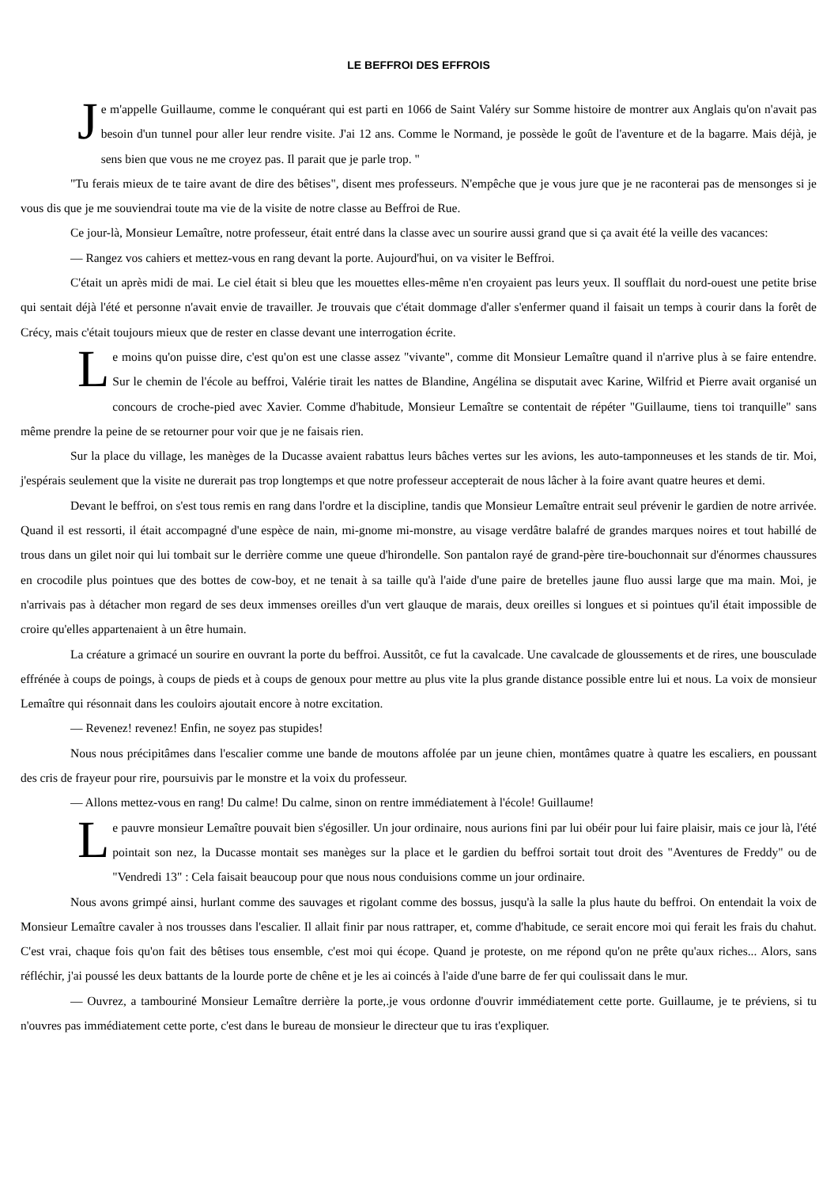LE BEFFROI DES EFFROIS
Je m'appelle Guillaume, comme le conquérant qui est parti en 1066 de Saint Valéry sur Somme histoire de montrer aux Anglais qu'on n'avait pas besoin d'un tunnel pour aller leur rendre visite. J'ai 12 ans. Comme le Normand, je possède le goût de l'aventure et de la bagarre. Mais déjà, je sens bien que vous ne me croyez pas. Il parait que je parle trop. "
"Tu ferais mieux de te taire avant de dire des bêtises", disent mes professeurs. N'empêche que je vous jure que je ne raconterai pas de mensonges si je vous dis que je me souviendrai toute ma vie de la visite de notre classe au Beffroi de Rue.
Ce jour-là, Monsieur Lemaître, notre professeur, était entré dans la classe avec un sourire aussi grand que si ça avait été la veille des vacances:
— Rangez vos cahiers et mettez-vous en rang devant la porte. Aujourd'hui, on va visiter le Beffroi.
C'était un après midi de mai. Le ciel était si bleu que les mouettes elles-même n'en croyaient pas leurs yeux. Il soufflait du nord-ouest une petite brise qui sentait déjà l'été et personne n'avait envie de travailler. Je trouvais que c'était dommage d'aller s'enfermer quand il faisait un temps à courir dans la forêt de Crécy, mais c'était toujours mieux que de rester en classe devant une interrogation écrite.
Le moins qu'on puisse dire, c'est qu'on est une classe assez "vivante", comme dit Monsieur Lemaître quand il n'arrive plus à se faire entendre. Sur le chemin de l'école au beffroi, Valérie tirait les nattes de Blandine, Angélina se disputait avec Karine, Wilfrid et Pierre avait organisé un concours de croche-pied avec Xavier. Comme d'habitude, Monsieur Lemaître se contentait de répéter "Guillaume, tiens toi tranquille" sans même prendre la peine de se retourner pour voir que je ne faisais rien.
Sur la place du village, les manèges de la Ducasse avaient rabattus leurs bâches vertes sur les avions, les auto-tamponneuses et les stands de tir. Moi, j'espérais seulement que la visite ne durerait pas trop longtemps et que notre professeur accepterait de nous lâcher à la foire avant quatre heures et demi.
Devant le beffroi, on s'est tous remis en rang dans l'ordre et la discipline, tandis que Monsieur Lemaître entrait seul prévenir le gardien de notre arrivée. Quand il est ressorti, il était accompagné d'une espèce de nain, mi-gnome mi-monstre, au visage verdâtre balafré de grandes marques noires et tout habillé de trous dans un gilet noir qui lui tombait sur le derrière comme une queue d'hirondelle. Son pantalon rayé de grand-père tire-bouchonnait sur d'énormes chaussures en crocodile plus pointues que des bottes de cow-boy, et ne tenait à sa taille qu'à l'aide d'une paire de bretelles jaune fluo aussi large que ma main. Moi, je n'arrivais pas à détacher mon regard de ses deux immenses oreilles d'un vert glauque de marais, deux oreilles si longues et si pointues qu'il était impossible de croire qu'elles appartenaient à un être humain.
La créature a grimacé un sourire en ouvrant la porte du beffroi. Aussitôt, ce fut la cavalcade. Une cavalcade de gloussements et de rires, une bousculade effrénée à coups de poings, à coups de pieds et à coups de genoux pour mettre au plus vite la plus grande distance possible entre lui et nous. La voix de monsieur Lemaître qui résonnait dans les couloirs ajoutait encore à notre excitation.
— Revenez! revenez! Enfin, ne soyez pas stupides!
Nous nous précipitâmes dans l'escalier comme une bande de moutons affolée par un jeune chien, montâmes quatre à quatre les escaliers, en poussant des cris de frayeur pour rire, poursuivis par le monstre et la voix du professeur.
— Allons mettez-vous en rang! Du calme! Du calme, sinon on rentre immédiatement à l'école! Guillaume!
Le pauvre monsieur Lemaître pouvait bien s'égosiller. Un jour ordinaire, nous aurions fini par lui obéir pour lui faire plaisir, mais ce jour là, l'été pointait son nez, la Ducasse montait ses manèges sur la place et le gardien du beffroi sortait tout droit des "Aventures de Freddy" ou de "Vendredi 13" : Cela faisait beaucoup pour que nous nous conduisions comme un jour ordinaire.
Nous avons grimpé ainsi, hurlant comme des sauvages et rigolant comme des bossus, jusqu'à la salle la plus haute du beffroi. On entendait la voix de Monsieur Lemaître cavaler à nos trousses dans l'escalier. Il allait finir par nous rattraper, et, comme d'habitude, ce serait encore moi qui ferait les frais du chahut. C'est vrai, chaque fois qu'on fait des bêtises tous ensemble, c'est moi qui écope. Quand je proteste, on me répond qu'on ne prête qu'aux riches... Alors, sans réfléchir, j'ai poussé les deux battants de la lourde porte de chêne et je les ai coincés à l'aide d'une barre de fer qui coulissait dans le mur.
— Ouvrez, a tambouriné Monsieur Lemaître derrière la porte,.je vous ordonne d'ouvrir immédiatement cette porte. Guillaume, je te préviens, si tu n'ouvres pas immédiatement cette porte, c'est dans le bureau de monsieur le directeur que tu iras t'expliquer.